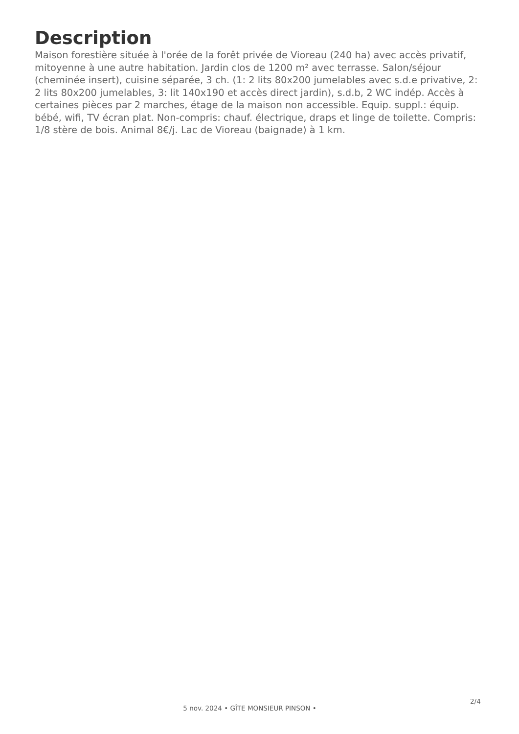Description
Maison forestière située à l'orée de la forêt privée de Vioreau (240 ha) avec accès privatif, mitoyenne à une autre habitation. Jardin clos de 1200 m² avec terrasse. Salon/séjour (cheminée insert), cuisine séparée, 3 ch. (1: 2 lits 80x200 jumelables avec s.d.e privative, 2: 2 lits 80x200 jumelables, 3: lit 140x190 et accès direct jardin), s.d.b, 2 WC indép. Accès à certaines pièces par 2 marches, étage de la maison non accessible. Equip. suppl.: équip. bébé, wifi, TV écran plat. Non-compris: chauf. électrique, draps et linge de toilette. Compris: 1/8 stère de bois. Animal 8€/j. Lac de Vioreau (baignade) à 1 km.
5 nov. 2024 • GÎTE MONSIEUR PINSON •
2/4